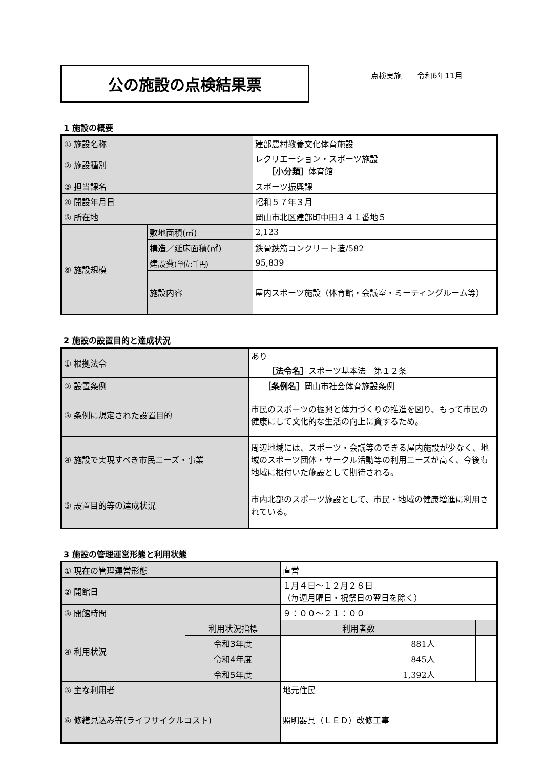公の施設の点検結果票
点検実施　　令和6年11月
1 施設の概要
| ① 施設名称 | | 建部農村教養文化体育施設 |
| ② 施設種別 | | レクリエーション・スポーツ施設 ［小分類］ 体育館 |
| ③ 担当課名 | | スポーツ振興課 |
| ④ 開設年月日 | | 昭和５７年３月 |
| ⑤ 所在地 | | 岡山市北区建部町中田３４１番地５ |
| ⑥ 施設規模 | 敷地面積(㎡) | 2,123 |
| | 構造／延床面積(㎡) | 鉄骨鉄筋コンクリート造/582 |
| | 建設費 (単位:千円) | 95,839 |
| | 施設内容 | 屋内スポーツ施設（体育館・会議室・ミーティングルーム等） |
2 施設の設置目的と達成状況
| ① 根拠法令 | あり ［法令名］ スポーツ基本法 第１２条 |
| ② 設置条例 | ［条例名］ 岡山市社会体育施設条例 |
| ③ 条例に規定された設置目的 | 市民のスポーツの振興と体力づくりの推進を図り、もって市民の健康にして文化的な生活の向上に資するため。 |
| ④ 施設で実現すべき市民ニーズ・事業 | 周辺地域には、スポーツ・会議等のできる屋内施設が少なく、地域のスポーツ団体・サークル活動等の利用ニーズが高く、今後も地域に根付いた施設として期待される。 |
| ⑤ 設置目的等の達成状況 | 市内北部のスポーツ施設として、市民・地域の健康増進に利用されている。 |
3 施設の管理運営形態と利用状態
| ① 現在の管理運営形態 | | 直営 | | | |
| ② 開館日 | | １月４日～１２月２８日 （毎週月曜日・祝祭日の翌日を除く） | | | |
| ③ 開館時間 | | ９：００～２１：００ | | | |
| ④ 利用状況 | 利用状況指標 | 利用者数 | | | |
| | 令和3年度 | 881人 | | | |
| | 令和4年度 | 845人 | | | |
| | 令和5年度 | 1,392人 | | | |
| ⑤ 主な利用者 | | 地元住民 | | | |
| ⑥ 修繕見込み等(ライフサイクルコスト) | | 照明器具（ＬＥＤ）改修工事 | | | |